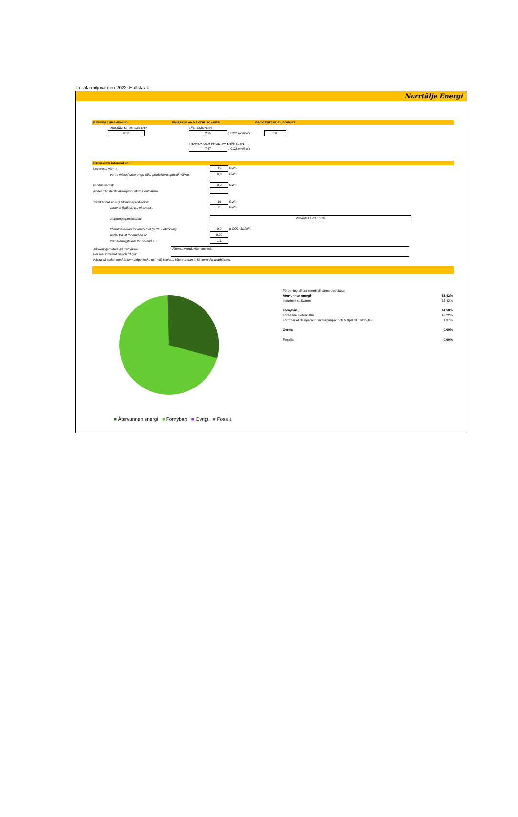Lokala miljövärden-2022: Hallstavik
Norrtälje Energi
RESURSANVÄNDNING EMISSION AV VÄXTHUSGASER PROCENTANDEL FOSSILT
| PRIMÄRENERGIFAKTOR | FÖRBRÄNNING | |
| 0,08 | 2,15 g CO2 ekv/kWh | 0% |
| | TRANSP. OCH PROD. AV BRÄNSLEN | |
| | 7,47 g CO2 ekv/kWh | |
Nätspecifik information:
| Levererad värme: | 15 GWh |
| Varav mängd ursprungs- eller produktionsspecifik värme: | 0,0 GWh |
| Producerad el: | 0,0 GWh |
| Andel bränsle till värmeproduktion i kraftvärme: | |
| Totalt tillförd energi till värmeproduktion: | 19 GWh |
| varav el (hjälpel, vp, elpannor): | 0 GWh |
| ursprungsspecificerad: | Vattenfall EPD 100% |
| Klimatpåverkan för använd el (g CO2 ekv/kWh): | 0,0 g CO2 ekv/kWh |
| Andel fossilt för använd el: | 0,00 |
| Primärenergifaktor för använd el : | 1,1 |
| Allokeringsmetod vid kraftvärme: | Alternativproduktionsmetoden |
| För mer information och frågor: | |
| Klicka på cellen med länken, högerklicka och välj kopiera, klistra sedan in länken i din webbläsare. | |
■ Återvunnen energi ■ Förnybart ■ Övrigt ■ Fossilt
| Fördelning tillförd energi till värmeproduktion | |
| Återvunnen energi: | 55,42% |
| Industriell spillvärme | 55,42% |
| Förnybart: | 44,58% |
| Förädlade biobränslen | 43,22% |
| Förnybar el till elpannor, värmepumpar och hjälpel till distribution | 1,37% |
| Övrigt: | 0,00% |
| Fossilt: | 0,00% |